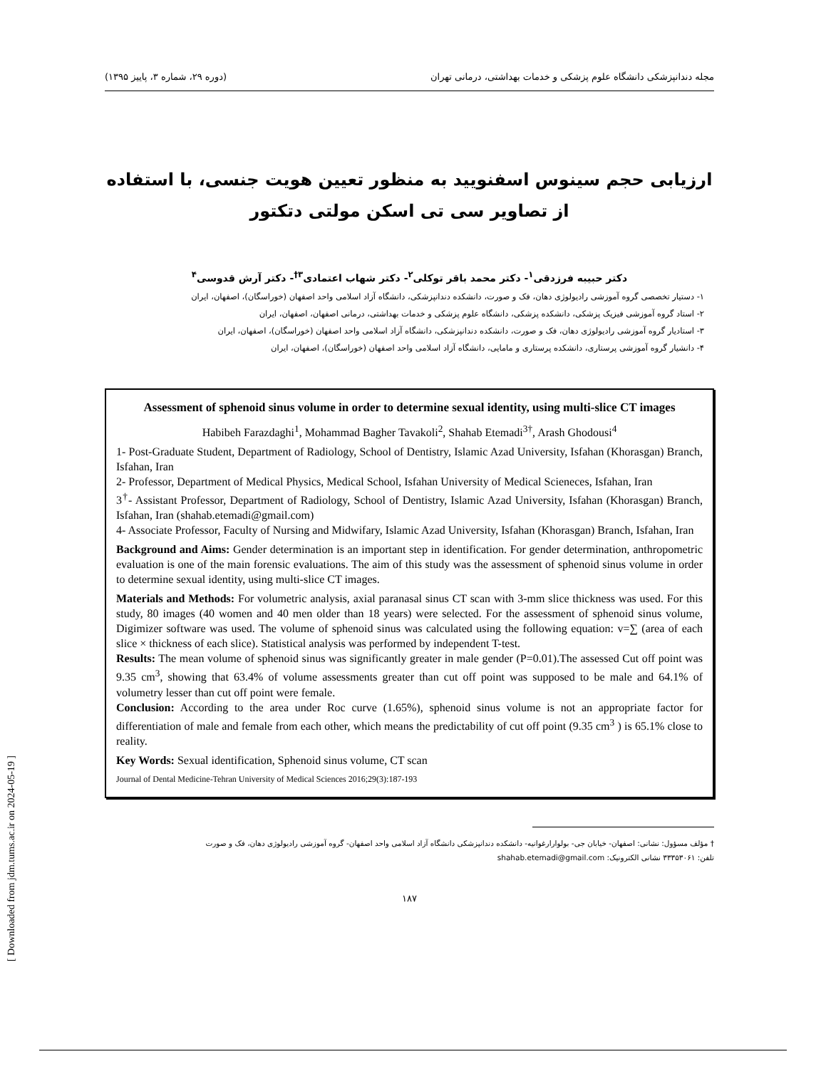[ Downloaded from jdm.tums.ac.ir on 2024-05-19 ]
مجله دندانپزشکی دانشگاه علوم پزشکی و خدمات بهداشتی، درمانی تهران (دوره ۲۹، شماره ۳، پاییز ۱۳۹۵)
ارزیابی حجم سینوس اسفنویید به منظور تعیین هویت جنسی، با استفاده از تصاویر سی تی اسکن مولتی دتکتور
دکتر حبیبه فرزدقی<sup>۱</sup>- دکتر محمد باقر توکلی<sup>۲</sup>- دکتر شهاب اعتمادی<sup>۳†</sup>- دکتر آرش قدوسی<sup>۴</sup>
۱- دستیار تخصصی گروه آموزشی رادیولوژی دهان، فک و صورت، دانشکده دندانپزشکی، دانشگاه آزاد اسلامی واحد اصفهان (خوراسگان)، اصفهان، ایران
۲- استاد گروه آموزشی فیزیک پزشکی، دانشکده پزشکی، دانشگاه علوم پزشکی و خدمات بهداشتی، درمانی اصفهان، اصفهان، ایران
۳- استادیار گروه آموزشی رادیولوژی دهان، فک و صورت، دانشکده دندانپزشکی، دانشگاه آزاد اسلامی واحد اصفهان (خوراسگان)، اصفهان، ایران
۴- دانشیار گروه آموزشی پرستاری، دانشکده پرستاری و مامایی، دانشگاه آزاد اسلامی واحد اصفهان (خوراسگان)، اصفهان، ایران
Assessment of sphenoid sinus volume in order to determine sexual identity, using multi-slice CT images
Habibeh Farazdaghi<sup>1</sup>, Mohammad Bagher Tavakoli<sup>2</sup>, Shahab Etemadi<sup>3†</sup>, Arash Ghodousi<sup>4</sup>
1- Post-Graduate Student, Department of Radiology, School of Dentistry, Islamic Azad University, Isfahan (Khorasgan) Branch, Isfahan, Iran
2- Professor, Department of Medical Physics, Medical School, Isfahan University of Medical Scieneces, Isfahan, Iran
3<sup>†</sup>- Assistant Professor, Department of Radiology, School of Dentistry, Islamic Azad University, Isfahan (Khorasgan) Branch, Isfahan, Iran (shahab.etemadi@gmail.com)
4- Associate Professor, Faculty of Nursing and Midwifary, Islamic Azad University, Isfahan (Khorasgan) Branch, Isfahan, Iran
Background and Aims: Gender determination is an important step in identification. For gender determination, anthropometric evaluation is one of the main forensic evaluations. The aim of this study was the assessment of sphenoid sinus volume in order to determine sexual identity, using multi-slice CT images.
Materials and Methods: For volumetric analysis, axial paranasal sinus CT scan with 3-mm slice thickness was used. For this study, 80 images (40 women and 40 men older than 18 years) were selected. For the assessment of sphenoid sinus volume, Digimizer software was used. The volume of sphenoid sinus was calculated using the following equation: v=∑ (area of each slice × thickness of each slice). Statistical analysis was performed by independent T-test.
Results: The mean volume of sphenoid sinus was significantly greater in male gender (P=0.01).The assessed Cut off point was 9.35 cm<sup>3</sup>, showing that 63.4% of volume assessments greater than cut off point was supposed to be male and 64.1% of volumetry lesser than cut off point were female.
Conclusion: According to the area under Roc curve (1.65%), sphenoid sinus volume is not an appropriate factor for differentiation of male and female from each other, which means the predictability of cut off point (9.35 cm<sup>3</sup> ) is 65.1% close to reality.
Key Words: Sexual identification, Sphenoid sinus volume, CT scan
Journal of Dental Medicine-Tehran University of Medical Sciences 2016;29(3):187-193
† مؤلف مسؤول: نشانی: اصفهان- خیابان جی- بولوارارغوانیه- دانشکده دندانپزشکی دانشگاه آزاد اسلامی واحد اصفهان- گروه آموزشی رادیولوژی دهان، فک و صورت
تلفن: ۳۳۳۵۳۰۶۱ نشانی الکترونیک: shahab.etemadi@gmail.com
۱۸۷